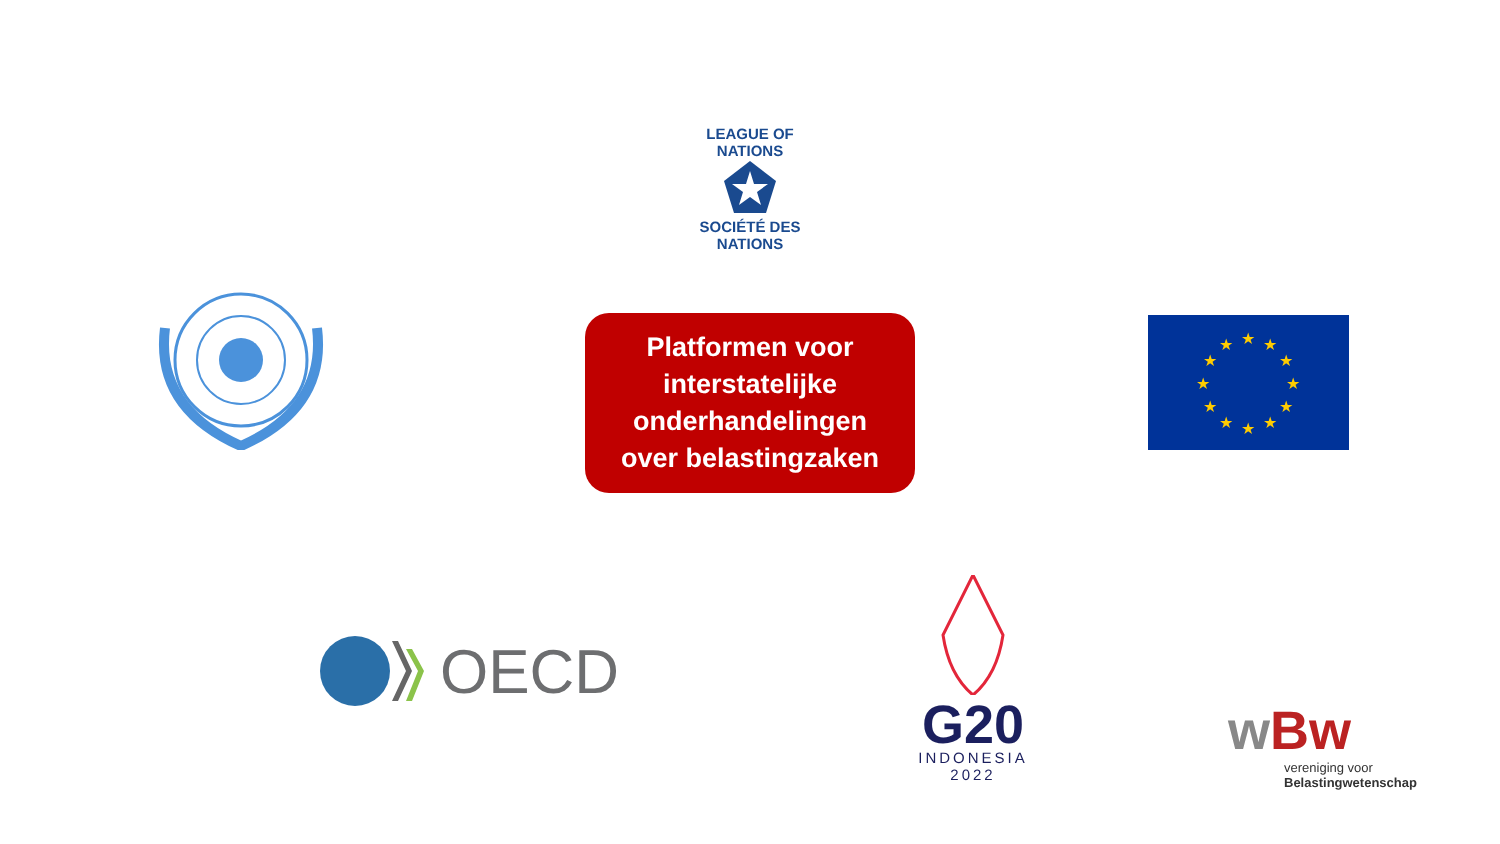LEAGUE OF NATIONS
SOCIÉTÉ DES NATIONS
Platformen voor
interstatelijke
onderhandelingen
over belastingzaken
★
★
★
★
★
★
★
★
★
★
★
★
OECD
G20
INDONESIA
2022
wBw
vereniging voor
Belastingwetenschap